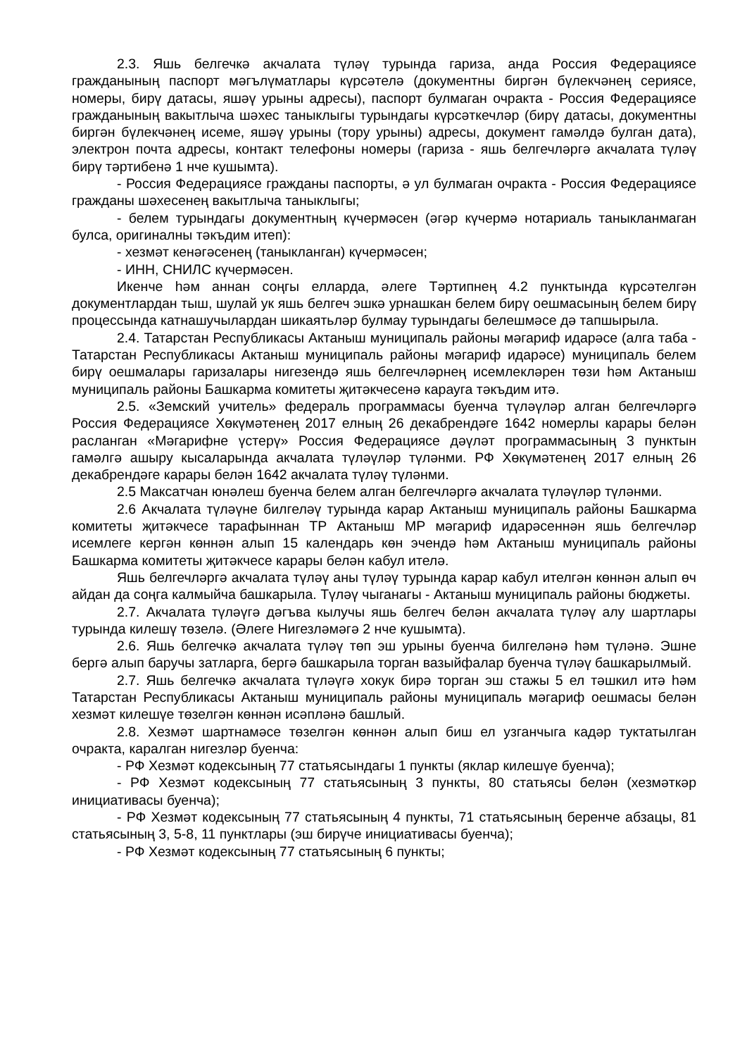2.3. Яшь белгечкә акчалата түләү турында гариза, анда Россия Федерациясе гражданының паспорт мәгълүматлары күрсәтелә (документны биргән бүлекчәнең сериясе, номеры, бирү датасы, яшәү урыны адресы), паспорт булмаган очракта - Россия Федерациясе гражданының вакытлыча шәхес таныклыгы турындагы күрсәткечләр (бирү датасы, документны биргән бүлекчәнең исеме, яшәү урыны (тору урыны) адресы, документ гамәлдә булган дата), электрон почта адресы, контакт телефоны номеры (гариза - яшь белгечләргә акчалата түләү бирү тәртибенә 1 нче кушымта).
- Россия Федерациясе гражданы паспорты, ә ул булмаган очракта - Россия Федерациясе гражданы шәхесенең вакытлыча таныклыгы;
- белем турындагы документның күчермәсен (әгәр күчермә нотариаль таныкланмаган булса, оригиналны тәкъдим итеп):
- хезмәт кенәгәсенең (таныкланган) күчермәсен;
- ИНН, СНИЛС күчермәсен.
Икенче һәм аннан соңгы елларда, әлеге Тәртипнең 4.2 пунктында күрсәтелгән документлардан тыш, шулай ук яшь белгеч эшкә урнашкан белем бирү оешмасының белем бирү процессында катнашучылардан шикаятьләр булмау турындагы белешмәсе дә тапшырыла.
2.4. Татарстан Республикасы Актаныш муниципаль районы мәгариф идарәсе (алга таба - Татарстан Республикасы Актаныш муниципаль районы мәгариф идарәсе) муниципаль белем бирү оешмалары гаризалары нигезендә яшь белгечләрнең исемлекләрен төзи һәм Актаныш муниципаль районы Башкарма комитеты җитәкчесенә карауга тәкъдим итә.
2.5. «Земский учитель» федераль программасы буенча түләүләр алган белгечләргә Россия Федерациясе Хөкүмәтенең 2017 елның 26 декабрендәге 1642 номерлы карары белән расланган «Мәгарифне үстерү» Россия Федерациясе дәүләт программасының 3 пунктын гамәлгә ашыру кысаларында акчалата түләүләр түләнми. РФ Хөкүмәтенең 2017 елның 26 декабрендәге карары белән 1642 акчалата түләү түләнми.
2.5 Максатчан юнәлеш буенча белем алган белгечләргә акчалата түләүләр түләнми.
2.6 Акчалата түләүне билгеләү турында карар Актаныш муниципаль районы Башкарма комитеты җитәкчесе тарафыннан ТР Актаныш МР мәгариф идарәсеннән яшь белгечләр исемлеге кергән көннән алып 15 календарь көн эчендә һәм Актаныш муниципаль районы Башкарма комитеты җитәкчесе карары белән кабул ителә.
Яшь белгечләргә акчалата түләү аны түләү турында карар кабул ителгән көннән алып өч айдан да соңга калмыйча башкарыла. Түләү чыганагы - Актаныш муниципаль районы бюджеты.
2.7. Акчалата түләүгә дәгъва кылучы яшь белгеч белән акчалата түләү алу шартлары турында килешү төзелә. (Әлеге Нигезләмәгә 2 нче кушымта).
2.6. Яшь белгечкә акчалата түләү төп эш урыны буенча билгеләнә һәм түләнә. Эшне бергә алып баручы затларга, бергә башкарыла торган вазыйфалар буенча түләү башкарылмый.
2.7. Яшь белгечкә акчалата түләүгә хокук бирә торган эш стажы 5 ел тәшкил итә һәм Татарстан Республикасы Актаныш муниципаль районы муниципаль мәгариф оешмасы белән хезмәт килешүе төзелгән көннән исәпләнә башлый.
2.8. Хезмәт шартнамәсе төзелгән көннән алып биш ел узганчыга кадәр туктатылган очракта, каралган нигезләр буенча:
- РФ Хезмәт кодексының 77 статьясындагы 1 пункты (яклар килешүе буенча);
- РФ Хезмәт кодексының 77 статьясының 3 пункты, 80 статьясы белән (хезмәткәр инициативасы буенча);
- РФ Хезмәт кодексының 77 статьясының 4 пункты, 71 статьясының беренче абзацы, 81 статьясының 3, 5-8, 11 пунктлары (эш бирүче инициативасы буенча);
- РФ Хезмәт кодексының 77 статьясының 6 пункты;